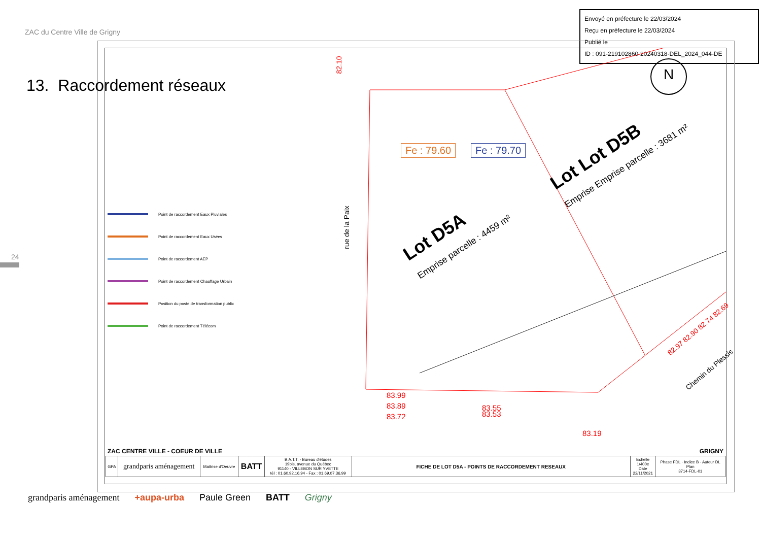ZAC du Centre Ville de Grigny
Envoyé en préfecture le 22/03/2024
Reçu en préfecture le 22/03/2024
Publié le
ID : 091-219102860-20240318-DEL_2024_044-DE
13. Raccordement réseaux
24
Point de raccordement Eaux Pluviales
Point de raccordement Eaux Usées
Point de raccordement AEP
Point de raccordement Chauffage Urbain
Position du poste de transformation public
Point de raccordement Télécom
Fe : 79.60 Fe : 79.70
rue de la Paix
Lot D5A
Emprise parcelle : 4459 m²
Lot Lot D5B
Emprise Emprise parcelle : 3681 m²
83.99
83.89
83.72
83.55
83.53
83.19
Chemin du Plessis
82.97 82.90 82.74 82.69
82.10 N
ZAC CENTRE VILLE - COEUR DE VILLE GRIGNY
| GPA | grandparis aménagement | Maîtrise d'Oeuvre | BATT | B.A.T.T. - Bureau d'études 19bis, avenue du Québec 91140 - VILLEBON SUR YVETTE tél : 01.60.92.16.94 - Fax : 01.69.07.36.99 | FICHE DE LOT D5A - POINTS DE RACCORDEMENT RESEAUX | Echelle 1/400e Date 22/11/2021 | Phase FDL · Indice B · Auteur DL Plan 3714-FDL-01 |
grandparis aménagement +aupa-urba Paule Green BATT Grigny